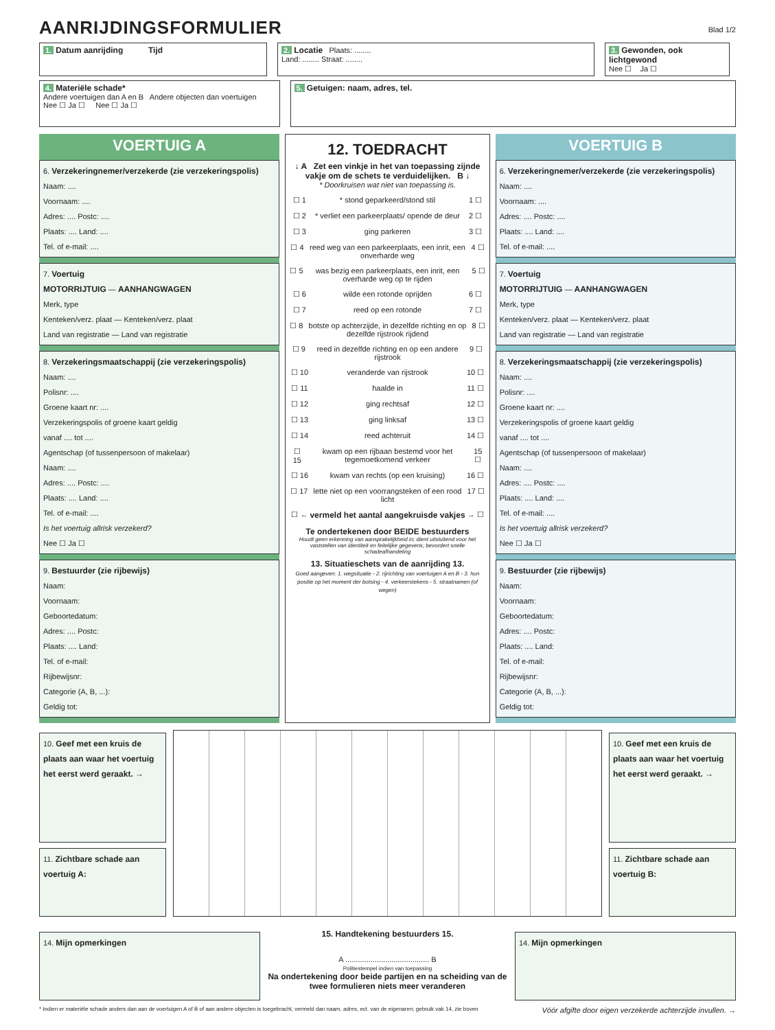AANRIJDINGSFORMULIER
Blad 1/2
1. Datum aanrijding Tijd
2. Locatie Plaats: ........
Land: ........ Straat: ........
3. Gewonden, ook lichtgewond
Nee ☐ Ja ☐
4. Materiële schade*
Andere voertuigen dan A en B Andere objecten dan voertuigen
Nee ☐ Ja ☐ Nee ☐ Ja ☐
5. Getuigen: naam, adres, tel.
VOERTUIG A
6. Verzekeringnemer/verzekerde (zie verzekeringspolis)
Naam: ....
Voornaam: ....
Adres: .... Postc: ....
Plaats: .... Land: ....
Tel. of e-mail: ....
7. Voertuig
MOTORRIJTUIG — AANHANGWAGEN
Merk, type
Kenteken/verz. plaat — Kenteken/verz. plaat
Land van registratie — Land van registratie
8. Verzekeringsmaatschappij (zie verzekeringspolis)
Naam: ....
Polisnr: ....
Groene kaart nr: ....
Verzekeringspolis of groene kaart geldig
vanaf .... tot ....
Agentschap (of tussenpersoon of makelaar)
Naam: ....
Adres: .... Postc: ....
Plaats: .... Land: ....
Tel. of e-mail: ....
Is het voertuig allrisk verzekerd?
Nee ☐ Ja ☐
9. Bestuurder (zie rijbewijs)
Naam:
Voornaam:
Geboortedatum:
Adres: .... Postc:
Plaats: .... Land:
Tel. of e-mail:
Rijbewijsnr:
Categorie (A, B, ...):
Geldig tot:
12. TOEDRACHT
↓ A Zet een vinkje in het van toepassing zijnde vakje om de schets te verduidelijken. B ↓
* Doorkruisen wat niet van toepassing is.
☐ 1 * stond geparkeerd/stond stil 1 ☐
☐ 2 * verliet een parkeerplaats/ opende de deur
2 ☐
☐ 3 ging parkeren 3 ☐
☐ 4 reed weg van een parkeerplaats, een inrit, een onverharde weg
4 ☐
☐ 5 was bezig een parkeerplaats, een inrit, een overharde weg op te rijden
5 ☐
☐ 6 wilde een rotonde oprijden 6 ☐
☐ 7 reed op een rotonde 7 ☐
☐ 8 botste op achterzijde, in dezelfde richting en op dezelfde rijstrook rijdend
8 ☐
☐ 9 reed in dezelfde richting en op een andere rijstrook
9 ☐
☐ 10 veranderde van rijstrook 10 ☐
☐ 11 haalde in 11 ☐
☐ 12 ging rechtsaf 12 ☐
☐ 13 ging linksaf 13 ☐
☐ 14 reed achteruit 14 ☐
☐ 15 kwam op een rijbaan bestemd voor het tegemoetkomend verkeer
15 ☐
☐ 16 kwam van rechts (op een kruising)
16 ☐
☐ 17 lette niet op een voorrangsteken of een rood licht
17 ☐
☐ ← vermeld het aantal aangekruisde vakjes
→ ☐
Te ondertekenen door BEIDE bestuurders
Houdt geen erkenning van aansprakelijkheid in; dient uitsluitend voor het vaststellen van identiteit en feitelijke gegevens; bevordert snelle schadeafhandeling
13. Situatieschets van de aanrijding 13.
Goed aangeven: 1. wegsituatie - 2. rijrichting van voertuigen A en B - 3. hun positie op het moment der botsing - 4. verkeerstekens - 5. straatnamen (of wegen)
VOERTUIG B
6. Verzekeringnemer/verzekerde (zie verzekeringspolis)
Naam: ....
Voornaam: ....
Adres: .... Postc: ....
Plaats: .... Land: ....
Tel. of e-mail: ....
7. Voertuig
MOTORRIJTUIG — AANHANGWAGEN
Merk, type
Kenteken/verz. plaat — Kenteken/verz. plaat
Land van registratie — Land van registratie
8. Verzekeringsmaatschappij (zie verzekeringspolis)
Naam: ....
Polisnr: ....
Groene kaart nr: ....
Verzekeringspolis of groene kaart geldig
vanaf .... tot ....
Agentschap (of tussenpersoon of makelaar)
Naam: ....
Adres: .... Postc: ....
Plaats: .... Land: ....
Tel. of e-mail: ....
Is het voertuig allrisk verzekerd?
Nee ☐ Ja ☐
9. Bestuurder (zie rijbewijs)
Naam:
Voornaam:
Geboortedatum:
Adres: .... Postc:
Plaats: .... Land:
Tel. of e-mail:
Rijbewijsnr:
Categorie (A, B, ...):
Geldig tot:
10. Geef met een kruis de plaats aan waar het voertuig het eerst werd geraakt. →
11. Zichtbare schade aan voertuig A:
10. Geef met een kruis de plaats aan waar het voertuig het eerst werd geraakt. →
11. Zichtbare schade aan voertuig B:
14. Mijn opmerkingen
15. Handtekening bestuurders 15.
A ........................................ B
Politiestempel indien van toepassing
Na ondertekening door beide partijen en na scheiding van de twee formulieren niets meer veranderen
14. Mijn opmerkingen
* Indien er materiële schade anders dan aan de voertuigen A of B of aan andere objecten is toegebracht, vermeld dan naam, adres, ect. van de eigenaren; gebruik vak 14, zie boven Vóór afgifte door eigen verzekerde achterzijde invullen. →